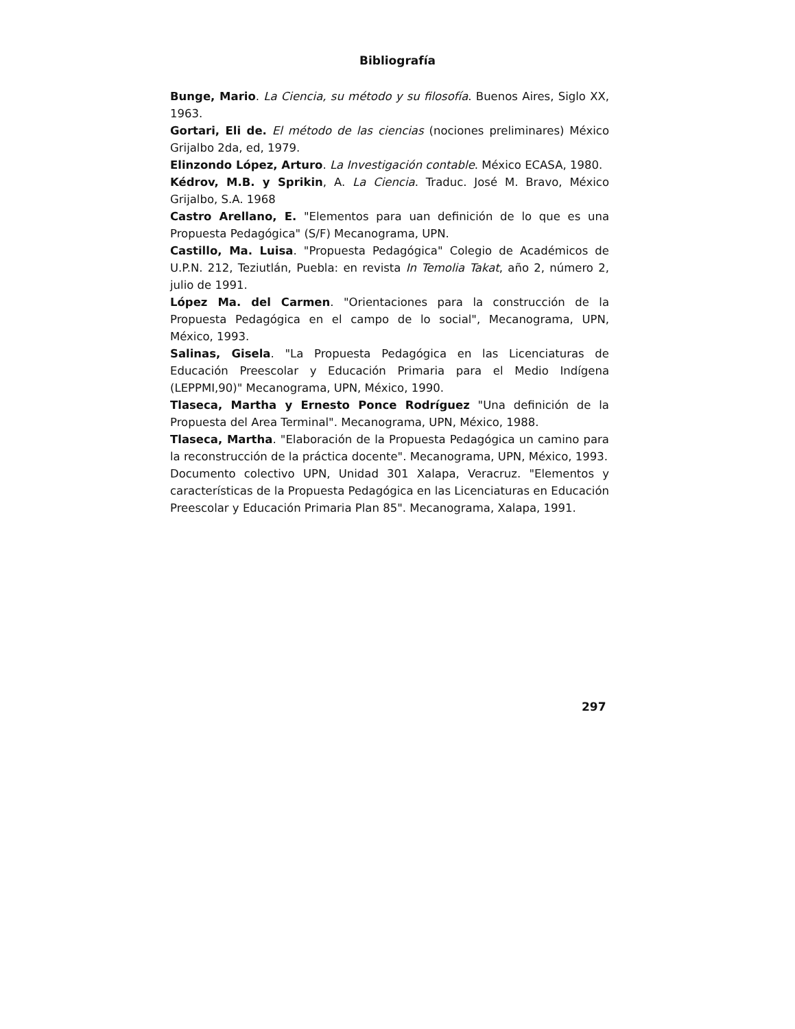Bibliografía
Bunge, Mario. La Ciencia, su método y su filosofía. Buenos Aires, Siglo XX, 1963.
Gortari, Eli de. El método de las ciencias (nociones preliminares) México Grijalbo 2da, ed, 1979.
Elinzondo López, Arturo. La Investigación contable. México ECASA, 1980.
Kédrov, M.B. y Sprikin, A. La Ciencia. Traduc. José M. Bravo, México Grijalbo, S.A. 1968
Castro Arellano, E. "Elementos para uan definición de lo que es una Propuesta Pedagógica" (S/F) Mecanograma, UPN.
Castillo, Ma. Luisa. "Propuesta Pedagógica" Colegio de Académicos de U.P.N. 212, Teziutlán, Puebla: en revista In Temolia Takat, año 2, número 2, julio de 1991.
López Ma. del Carmen. "Orientaciones para la construcción de la Propuesta Pedagógica en el campo de lo social", Mecanograma, UPN, México, 1993.
Salinas, Gisela. "La Propuesta Pedagógica en las Licenciaturas de Educación Preescolar y Educación Primaria para el Medio Indígena (LEPPMI,90)" Mecanograma, UPN, México, 1990.
Tlaseca, Martha y Ernesto Ponce Rodríguez "Una definición de la Propuesta del Area Terminal". Mecanograma, UPN, México, 1988.
Tlaseca, Martha. "Elaboración de la Propuesta Pedagógica un camino para la reconstrucción de la práctica docente". Mecanograma, UPN, México, 1993.
Documento colectivo UPN, Unidad 301 Xalapa, Veracruz. "Elementos y características de la Propuesta Pedagógica en las Licenciaturas en Educación Preescolar y Educación Primaria Plan 85". Mecanograma, Xalapa, 1991.
297